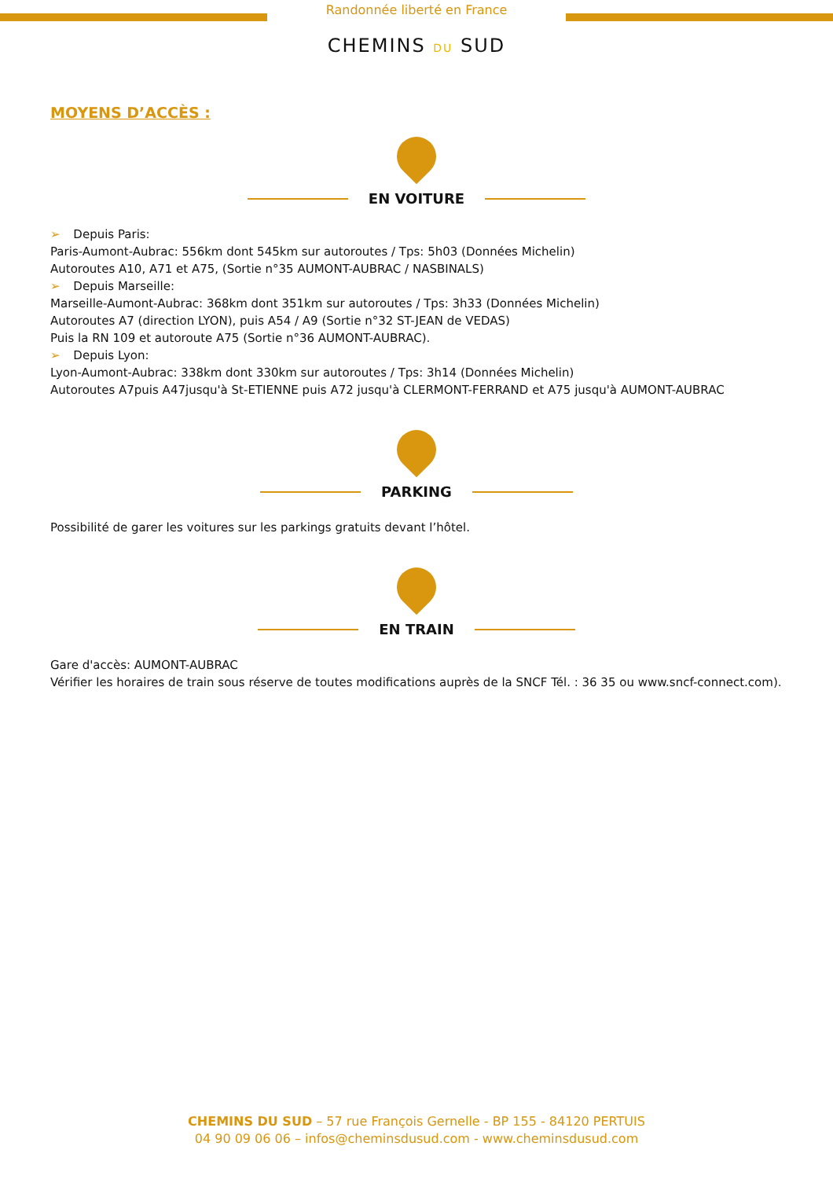Randonnée liberté en France
CHEMINS DU SUD
MOYENS D’ACCÈS :
EN VOITURE
➢ Depuis Paris:
Paris-Aumont-Aubrac: 556km dont 545km sur autoroutes / Tps: 5h03 (Données Michelin)
Autoroutes A10, A71 et A75, (Sortie n°35 AUMONT-AUBRAC / NASBINALS)
➢ Depuis Marseille:
Marseille-Aumont-Aubrac: 368km dont 351km sur autoroutes / Tps: 3h33 (Données Michelin)
Autoroutes A7 (direction LYON), puis A54 / A9 (Sortie n°32 ST-JEAN de VEDAS)
Puis la RN 109 et autoroute A75 (Sortie n°36 AUMONT-AUBRAC).
➢ Depuis Lyon:
Lyon-Aumont-Aubrac: 338km dont 330km sur autoroutes / Tps: 3h14 (Données Michelin)
Autoroutes A7puis A47jusqu'à St-ETIENNE puis A72 jusqu'à CLERMONT-FERRAND et A75 jusqu'à AUMONT-AUBRAC
PARKING
Possibilité de garer les voitures sur les parkings gratuits devant l’hôtel.
EN TRAIN
Gare d'accès: AUMONT-AUBRAC
Vérifier les horaires de train sous réserve de toutes modifications auprès de la SNCF Tél. : 36 35 ou www.sncf-connect.com).
CHEMINS DU SUD – 57 rue François Gernelle - BP 155 - 84120 PERTUIS
04 90 09 06 06 – infos@cheminsdusud.com - www.cheminsdusud.com